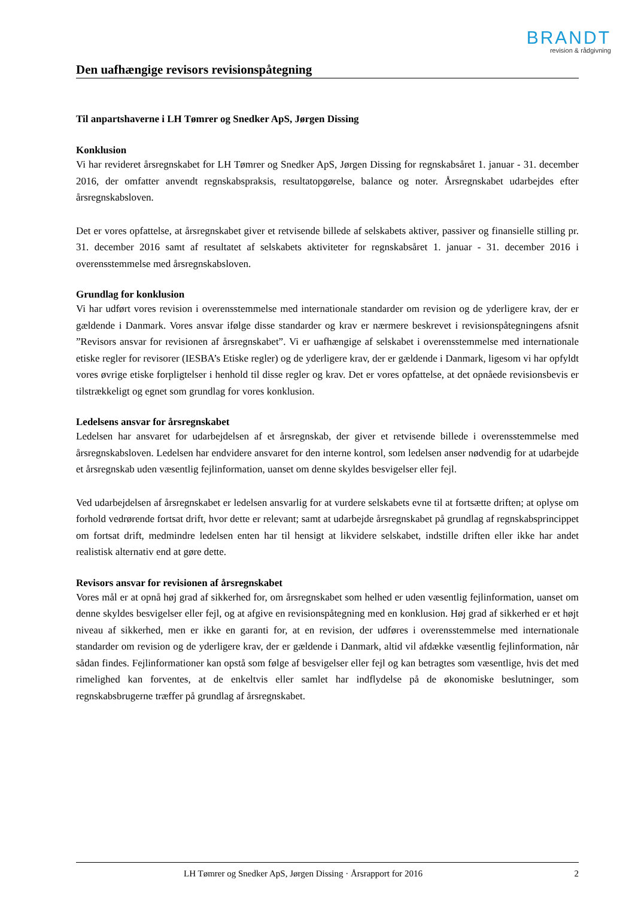BRANDT
revision & rådgivning
Den uafhængige revisors revisionspåtegning
Til anpartshaverne i LH Tømrer og Snedker ApS, Jørgen Dissing
Konklusion
Vi har revideret årsregnskabet for LH Tømrer og Snedker ApS, Jørgen Dissing for regnskabsåret 1. januar - 31. december 2016, der omfatter anvendt regnskabspraksis, resultatopgørelse, balance og noter. Årsregnskabet udarbejdes efter årsregnskabsloven.
Det er vores opfattelse, at årsregnskabet giver et retvisende billede af selskabets aktiver, passiver og finansielle stilling pr. 31. december 2016 samt af resultatet af selskabets aktiviteter for regnskabsåret 1. januar - 31. december 2016 i overensstemmelse med årsregnskabsloven.
Grundlag for konklusion
Vi har udført vores revision i overensstemmelse med internationale standarder om revision og de yderligere krav, der er gældende i Danmark. Vores ansvar ifølge disse standarder og krav er nærmere beskrevet i revisionspåtegningens afsnit ”Revisors ansvar for revisionen af årsregnskabet”. Vi er uafhængige af selskabet i overensstemmelse med internationale etiske regler for revisorer (IESBA’s Etiske regler) og de yderligere krav, der er gældende i Danmark, ligesom vi har opfyldt vores øvrige etiske forpligtelser i henhold til disse regler og krav. Det er vores opfattelse, at det opnåede revisionsbevis er tilstrækkeligt og egnet som grundlag for vores konklusion.
Ledelsens ansvar for årsregnskabet
Ledelsen har ansvaret for udarbejdelsen af et årsregnskab, der giver et retvisende billede i overensstemmelse med årsregnskabsloven. Ledelsen har endvidere ansvaret for den interne kontrol, som ledelsen anser nødvendig for at udarbejde et årsregnskab uden væsentlig fejlinformation, uanset om denne skyldes besvigelser eller fejl.
Ved udarbejdelsen af årsregnskabet er ledelsen ansvarlig for at vurdere selskabets evne til at fortsætte driften; at oplyse om forhold vedrørende fortsat drift, hvor dette er relevant; samt at udarbejde årsregnskabet på grundlag af regnskabsprincippet om fortsat drift, medmindre ledelsen enten har til hensigt at likvidere selskabet, indstille driften eller ikke har andet realistisk alternativ end at gøre dette.
Revisors ansvar for revisionen af årsregnskabet
Vores mål er at opnå høj grad af sikkerhed for, om årsregnskabet som helhed er uden væsentlig fejlinformation, uanset om denne skyldes besvigelser eller fejl, og at afgive en revisionspåtegning med en konklusion. Høj grad af sikkerhed er et højt niveau af sikkerhed, men er ikke en garanti for, at en revision, der udføres i overensstemmelse med internationale standarder om revision og de yderligere krav, der er gældende i Danmark, altid vil afdække væsentlig fejlinformation, når sådan findes. Fejlinformationer kan opstå som følge af besvigelser eller fejl og kan betragtes som væsentlige, hvis det med rimelighed kan forventes, at de enkeltvis eller samlet har indflydelse på de økonomiske beslutninger, som regnskabsbrugerne træffer på grundlag af årsregnskabet.
LH Tømrer og Snedker ApS, Jørgen Dissing · Årsrapport for 2016 2